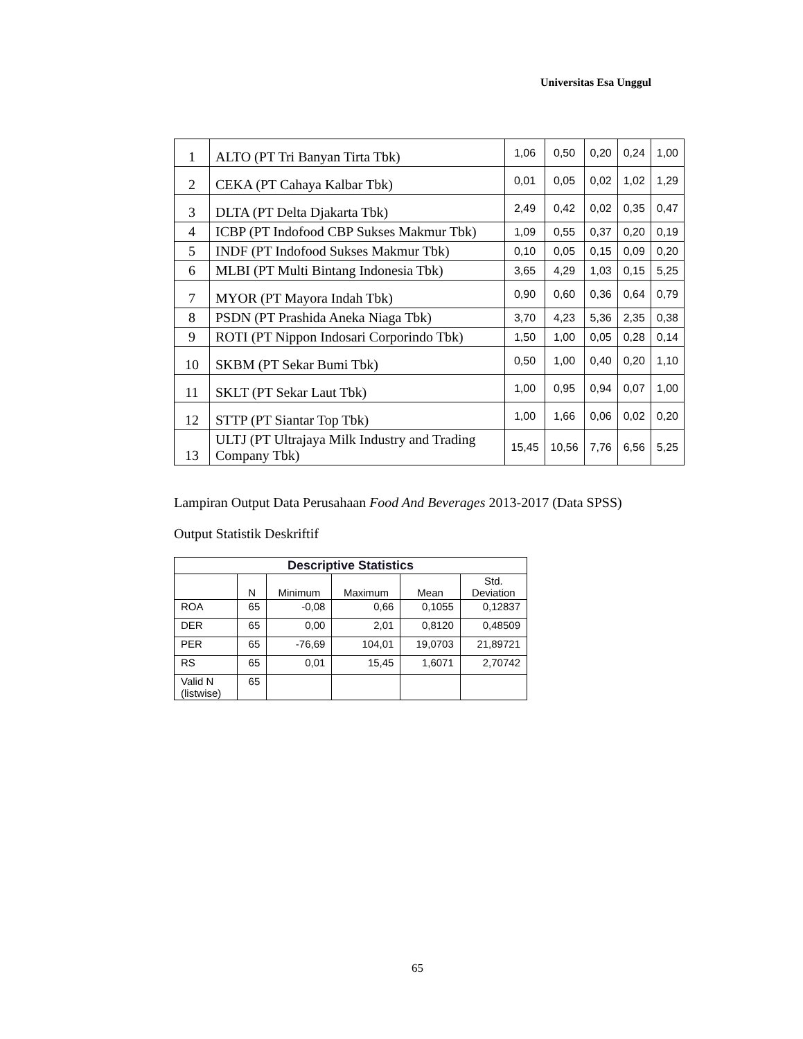Universitas Esa Unggul
| 1 | ALTO (PT Tri Banyan Tirta Tbk) | 1,06 | 0,50 | 0,20 | 0,24 | 1,00 |
| 2 | CEKA (PT Cahaya Kalbar Tbk) | 0,01 | 0,05 | 0,02 | 1,02 | 1,29 |
| 3 | DLTA (PT Delta Djakarta Tbk) | 2,49 | 0,42 | 0,02 | 0,35 | 0,47 |
| 4 | ICBP (PT Indofood CBP Sukses Makmur Tbk) | 1,09 | 0,55 | 0,37 | 0,20 | 0,19 |
| 5 | INDF (PT Indofood Sukses Makmur Tbk) | 0,10 | 0,05 | 0,15 | 0,09 | 0,20 |
| 6 | MLBI (PT Multi Bintang Indonesia Tbk) | 3,65 | 4,29 | 1,03 | 0,15 | 5,25 |
| 7 | MYOR (PT Mayora Indah Tbk) | 0,90 | 0,60 | 0,36 | 0,64 | 0,79 |
| 8 | PSDN (PT Prashida Aneka Niaga Tbk) | 3,70 | 4,23 | 5,36 | 2,35 | 0,38 |
| 9 | ROTI (PT Nippon Indosari Corporindo Tbk) | 1,50 | 1,00 | 0,05 | 0,28 | 0,14 |
| 10 | SKBM (PT Sekar Bumi Tbk) | 0,50 | 1,00 | 0,40 | 0,20 | 1,10 |
| 11 | SKLT (PT Sekar Laut Tbk) | 1,00 | 0,95 | 0,94 | 0,07 | 1,00 |
| 12 | STTP (PT Siantar Top Tbk) | 1,00 | 1,66 | 0,06 | 0,02 | 0,20 |
| 13 | ULTJ (PT Ultrajaya Milk Industry and Trading Company Tbk) | 15,45 | 10,56 | 7,76 | 6,56 | 5,25 |
Lampiran Output Data Perusahaan Food And Beverages 2013-2017 (Data SPSS)
Output Statistik Deskriftif
| Descriptive Statistics | | | | | |
| --- | --- | --- | --- | --- | --- |
| | N | Minimum | Maximum | Mean | Std. Deviation |
| ROA | 65 | -0,08 | 0,66 | 0,1055 | 0,12837 |
| DER | 65 | 0,00 | 2,01 | 0,8120 | 0,48509 |
| PER | 65 | -76,69 | 104,01 | 19,0703 | 21,89721 |
| RS | 65 | 0,01 | 15,45 | 1,6071 | 2,70742 |
| Valid N (listwise) | 65 | | | | |
65